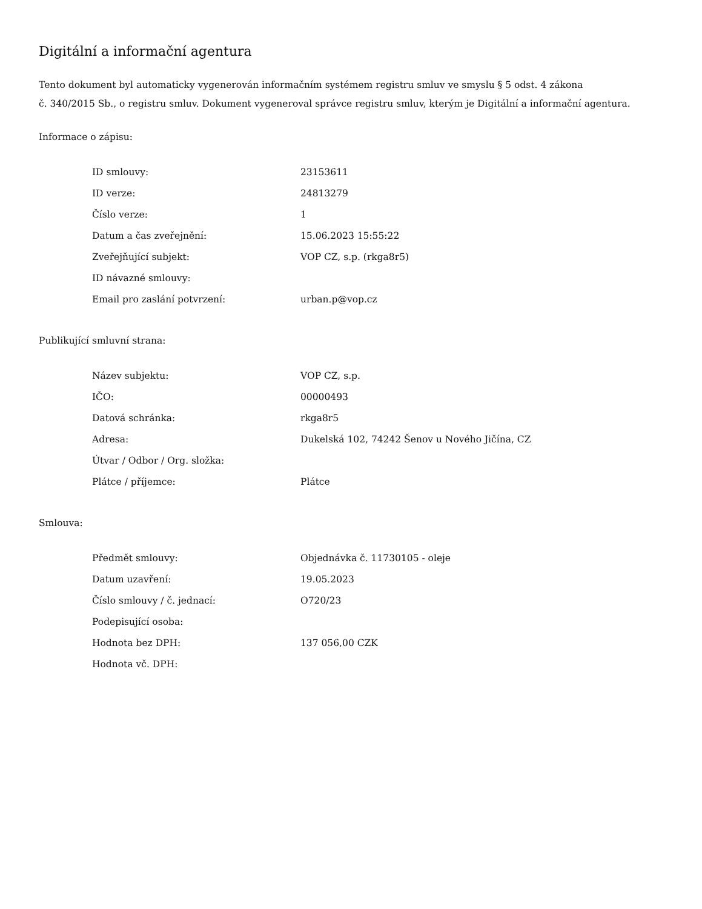Digitální a informační agentura
Tento dokument byl automaticky vygenerován informačním systémem registru smluv ve smyslu § 5 odst. 4 zákona
č. 340/2015 Sb., o registru smluv. Dokument vygeneroval správce registru smluv, kterým je Digitální a informační agentura.
Informace o zápisu:
| ID smlouvy: | 23153611 |
| ID verze: | 24813279 |
| Číslo verze: | 1 |
| Datum a čas zveřejnění: | 15.06.2023 15:55:22 |
| Zveřejňující subjekt: | VOP CZ, s.p. (rkga8r5) |
| ID návazné smlouvy: | |
| Email pro zaslání potvrzení: | urban.p@vop.cz |
Publikující smluvní strana:
| Název subjektu: | VOP CZ, s.p. |
| IČO: | 00000493 |
| Datová schránka: | rkga8r5 |
| Adresa: | Dukelská 102, 74242 Šenov u Nového Jičína, CZ |
| Útvar / Odbor / Org. složka: | |
| Plátce / příjemce: | Plátce |
Smlouva:
| Předmět smlouvy: | Objednávka č. 11730105 - oleje |
| Datum uzavření: | 19.05.2023 |
| Číslo smlouvy / č. jednací: | O720/23 |
| Podepisující osoba: | |
| Hodnota bez DPH: | 137 056,00 CZK |
| Hodnota vč. DPH: | |